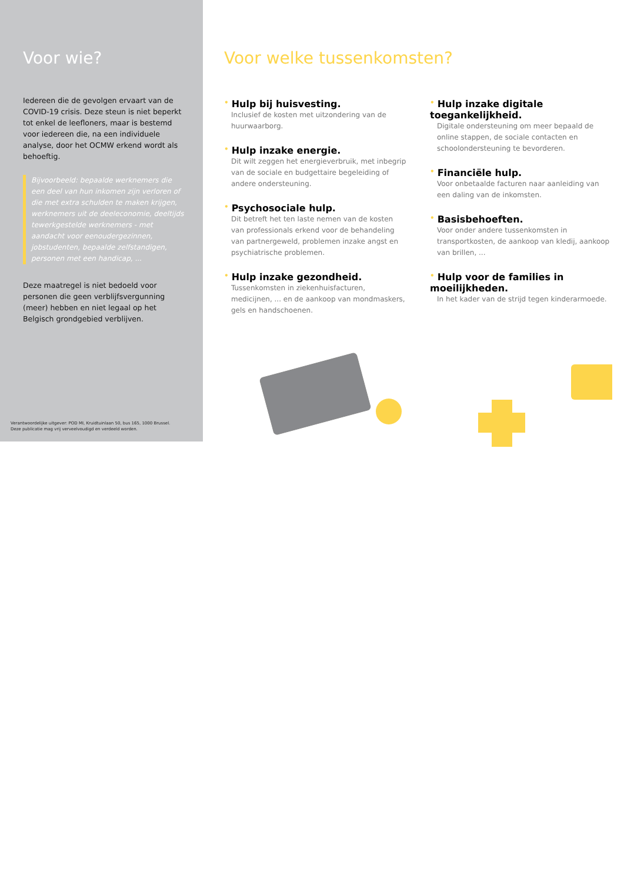Voor wie?
Iedereen die de gevolgen ervaart van de COVID-19 crisis. Deze steun is niet beperkt tot enkel de leefloners, maar is bestemd voor iedereen die, na een individuele analyse, door het OCMW erkend wordt als behoeftig.
Bijvoorbeeld: bepaalde werknemers die een deel van hun inkomen zijn verloren of die met extra schulden te maken krijgen, werknemers uit de deeleconomie, deeltijds tewerkgestelde werknemers - met aandacht voor eenoudergezinnen, jobstudenten, bepaalde zelfstandigen, personen met een handicap, ...
Deze maatregel is niet bedoeld voor personen die geen verblijfsvergunning (meer) hebben en niet legaal op het Belgisch grondgebied verblijven.
Verantwoordelijke uitgever: POD MI, Kruidtuinlaan 50, bus 165, 1000 Brussel.
Deze publicatie mag vrij verveelvoudigd en verdeeld worden.
Voor welke tussenkomsten?
• Hulp bij huisvesting.
Inclusief de kosten met uitzondering van de huurwaarborg.
• Hulp inzake energie.
Dit wilt zeggen het energieverbruik, met inbegrip van de sociale en budgettaire begeleiding of andere ondersteuning.
• Psychosociale hulp.
Dit betreft het ten laste nemen van de kosten van professionals erkend voor de behandeling van partnergeweld, problemen inzake angst en psychiatrische problemen.
• Hulp inzake gezondheid.
Tussenkomsten in ziekenhuisfacturen, medicijnen, ... en de aankoop van mondmaskers, gels en handschoenen.
• Hulp inzake digitale toegankelijkheid.
Digitale ondersteuning om meer bepaald de online stappen, de sociale contacten en schoolondersteuning te bevorderen.
• Financiële hulp.
Voor onbetaalde facturen naar aanleiding van een daling van de inkomsten.
• Basisbehoeften.
Voor onder andere tussenkomsten in transportkosten, de aankoop van kledij, aankoop van brillen, ...
• Hulp voor de families in moeilijkheden.
In het kader van de strijd tegen kinderarmoede.